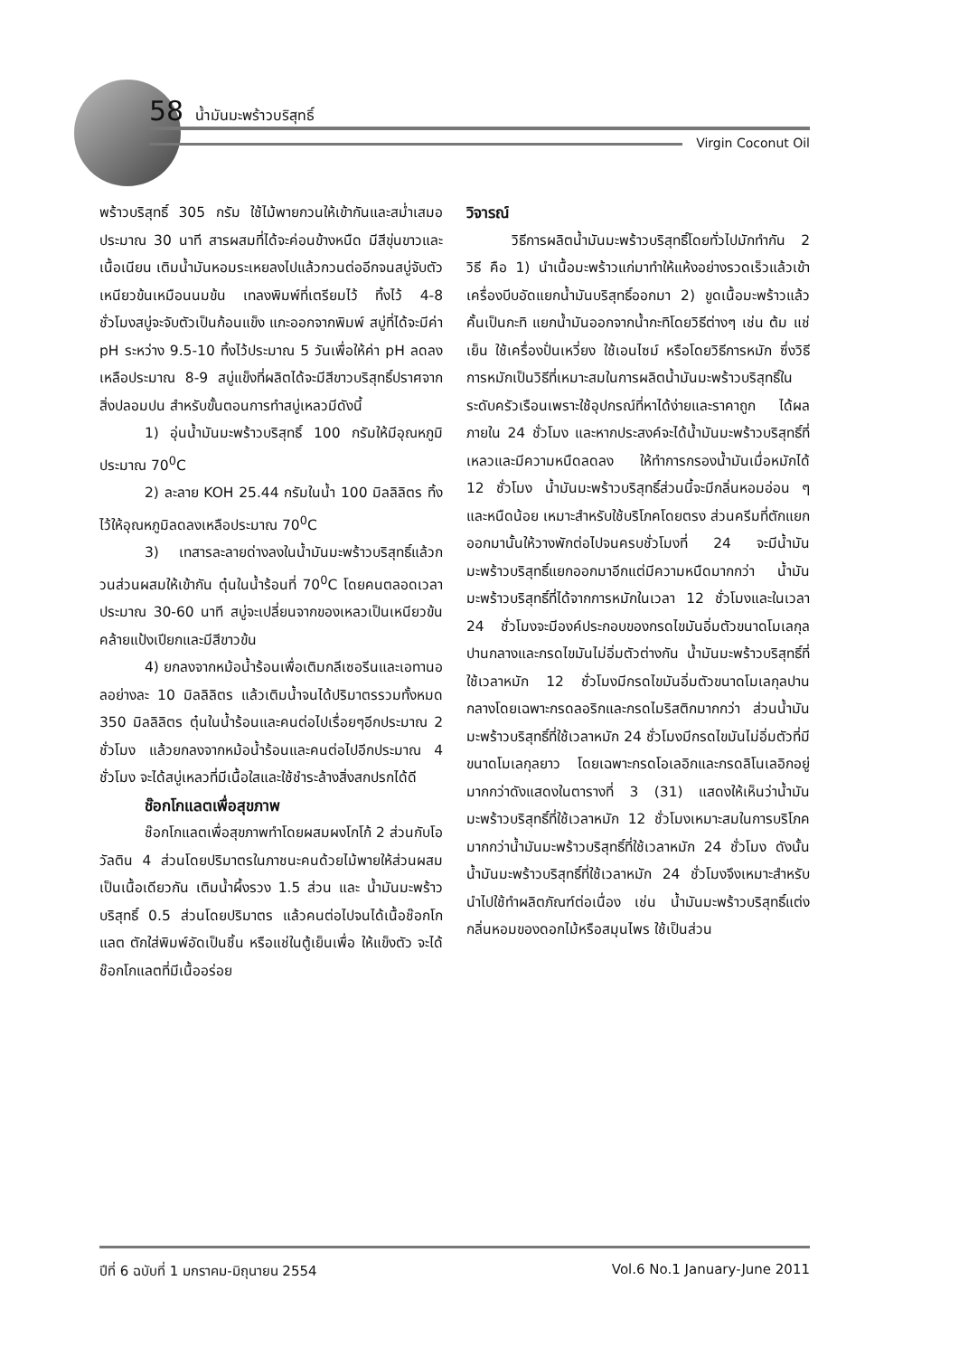58 น้ำมันมะพร้าวบริสุทธิ์
Virgin Coconut Oil
พร้าวบริสุทธิ์ 305 กรัม ใช้ไม้พายกวนให้เข้ากันและสม่ำเสมอประมาณ 30 นาที สารผสมที่ได้จะค่อนข้างหนืด มีสีขุ่นขาวและเนื้อเนียน เติมน้ำมันหอมระเหยลงไปแล้วกวนต่ออีกจนสบู่จับตัวเหนียวข้นเหมือนนมข้น เทลงพิมพ์ที่เตรียมไว้ ทิ้งไว้ 4-8 ชั่วโมงสบู่จะจับตัวเป็นก้อนแข็ง แกะออกจากพิมพ์ สบู่ที่ได้จะมีค่า pH ระหว่าง 9.5-10 ทิ้งไว้ประมาณ 5 วันเพื่อให้ค่า pH ลดลงเหลือประมาณ 8-9 สบู่แข็งที่ผลิตได้จะมีสีขาวบริสุทธิ์ปราศจากสิ่งปลอมปน สำหรับขั้นตอนการทำสบู่เหลวมีดังนี้
1) อุ่นน้ำมันมะพร้าวบริสุทธิ์ 100 กรัมให้มีอุณหภูมิประมาณ 70<sup>0</sup>C
2) ละลาย KOH 25.44 กรัมในน้ำ 100 มิลลิลิตร ทิ้งไว้ให้อุณหภูมิลดลงเหลือประมาณ 70<sup>0</sup>C
3) เทสารละลายด่างลงในน้ำมันมะพร้าวบริสุทธิ์แล้วกวนส่วนผสมให้เข้ากัน ตุ๋นในน้ำร้อนที่ 70<sup>0</sup>C โดยคนตลอดเวลาประมาณ 30-60 นาที สบู่จะเปลี่ยนจากของเหลวเป็นเหนียวข้นคล้ายแป้งเปียกและมีสีขาวข้น
4) ยกลงจากหม้อน้ำร้อนเพื่อเติมกลีเซอรีนและเอทานอลอย่างละ 10 มิลลิลิตร แล้วเติมน้ำจนได้ปริมาตรรวมทั้งหมด 350 มิลลิลิตร ตุ๋นในน้ำร้อนและคนต่อไปเรื่อยๆอีกประมาณ 2 ชั่วโมง แล้วยกลงจากหม้อน้ำร้อนและคนต่อไปอีกประมาณ 4 ชั่วโมง จะได้สบู่เหลวที่มีเนื้อใสและใช้ชำระล้างสิ่งสกปรกได้ดี
ช๊อกโกแลตเพื่อสุขภาพ
ช๊อกโกแลตเพื่อสุขภาพทำโดยผสมผงโกโก้ 2 ส่วนกับโอวัลติน 4 ส่วนโดยปริมาตรในภาชนะคนด้วยไม้พายให้ส่วนผสมเป็นเนื้อเดียวกัน เติมน้ำผึ้งรวง 1.5 ส่วน และ น้ำมันมะพร้าวบริสุทธิ์ 0.5 ส่วนโดยปริมาตร แล้วคนต่อไปจนได้เนื้อช๊อกโกแลต ตักใส่พิมพ์อัดเป็นชิ้น หรือแช่ในตู้เย็นเพื่อ ให้แข็งตัว จะได้ช๊อกโกแลตที่มีเนื้ออร่อย
วิจารณ์
วิธีการผลิตน้ำมันมะพร้าวบริสุทธิ์โดยทั่วไปมักทำกัน 2 วิธี คือ 1) นำเนื้อมะพร้าวแก่มาทำให้แห้งอย่างรวดเร็วแล้วเข้าเครื่องบีบอัดแยกน้ำมันบริสุทธิ์ออกมา 2) ขูดเนื้อมะพร้าวแล้วคั้นเป็นกะทิ แยกน้ำมันออกจากน้ำกะทิโดยวิธีต่างๆ เช่น ต้ม แช่เย็น ใช้เครื่องปั่นเหวี่ยง ใช้เอนไซม์ หรือโดยวิธีการหมัก ซึ่งวิธีการหมักเป็นวิธีที่เหมาะสมในการผลิตน้ำมันมะพร้าวบริสุทธิ์ในระดับครัวเรือนเพราะใช้อุปกรณ์ที่หาได้ง่ายและราคาถูก ได้ผลภายใน 24 ชั่วโมง และหากประสงค์จะได้น้ำมันมะพร้าวบริสุทธิ์ที่เหลวและมีความหนืดลดลง ให้ทำการกรองน้ำมันเมื่อหมักได้ 12 ชั่วโมง น้ำมันมะพร้าวบริสุทธิ์ส่วนนี้จะมีกลิ่นหอมอ่อน ๆ และหนืดน้อย เหมาะสำหรับใช้บริโภคโดยตรง ส่วนครีมที่ตักแยกออกมานั้นให้วางพักต่อไปจนครบชั่วโมงที่ 24 จะมีน้ำมันมะพร้าวบริสุทธิ์แยกออกมาอีกแต่มีความหนืดมากกว่า น้ำมันมะพร้าวบริสุทธิ์ที่ได้จากการหมักในเวลา 12 ชั่วโมงและในเวลา 24 ชั่วโมงจะมีองค์ประกอบของกรดไขมันอิ่มตัวขนาดโมเลกุลปานกลางและกรดไขมันไม่อิ่มตัวต่างกัน น้ำมันมะพร้าวบริสุทธิ์ที่ใช้เวลาหมัก 12 ชั่วโมงมีกรดไขมันอิ่มตัวขนาดโมเลกุลปานกลางโดยเฉพาะกรดลอริกและกรดไมริสติกมากกว่า ส่วนน้ำมันมะพร้าวบริสุทธิ์ที่ใช้เวลาหมัก 24 ชั่วโมงมีกรดไขมันไม่อิ่มตัวที่มีขนาดโมเลกุลยาว โดยเฉพาะกรดโอเลอิกและกรดลิโนเลอิกอยู่มากกว่าดังแสดงในตารางที่ 3 (31) แสดงให้เห็นว่าน้ำมันมะพร้าวบริสุทธิ์ที่ใช้เวลาหมัก 12 ชั่วโมงเหมาะสมในการบริโภคมากกว่าน้ำมันมะพร้าวบริสุทธิ์ที่ใช้เวลาหมัก 24 ชั่วโมง ดังนั้นน้ำมันมะพร้าวบริสุทธิ์ที่ใช้เวลาหมัก 24 ชั่วโมงจึงเหมาะสำหรับนำไปใช้ทำผลิตภัณฑ์ต่อเนื่อง เช่น น้ำมันมะพร้าวบริสุทธิ์แต่งกลิ่นหอมของดอกไม้หรือสมุนไพร ใช้เป็นส่วน
ปีที่ 6 ฉบับที่ 1 มกราคม-มิถุนายน 2554 Vol.6 No.1 January-June 2011